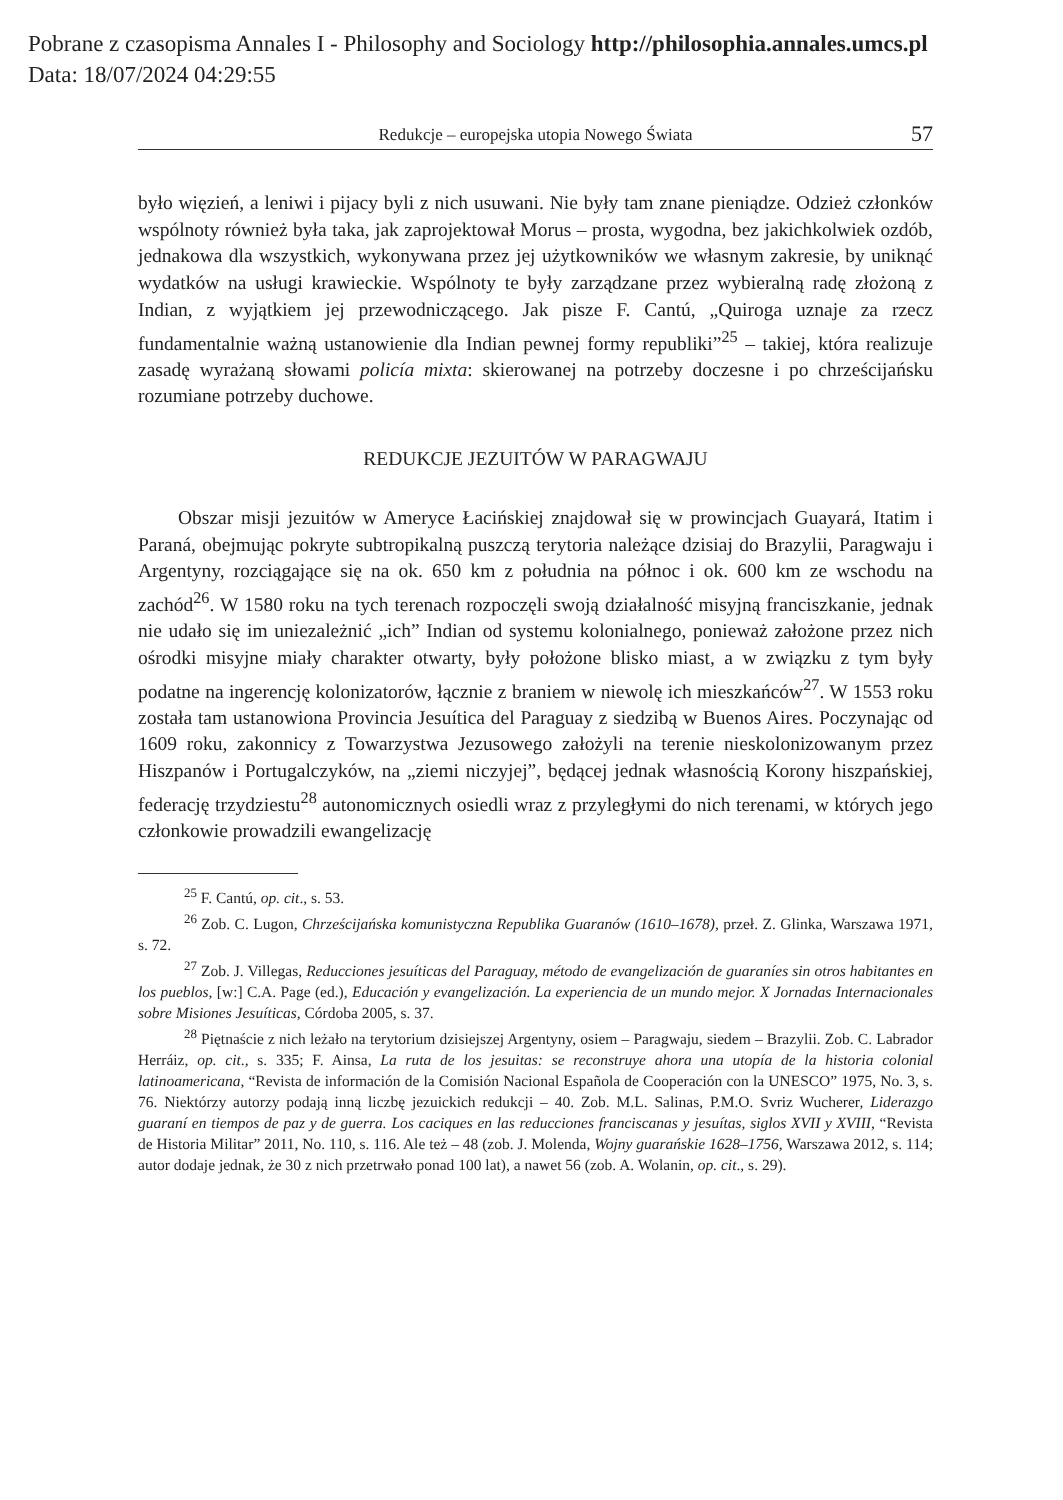Pobrane z czasopisma Annales I - Philosophy and Sociology http://philosophia.annales.umcs.pl
Data: 18/07/2024 04:29:55
Redukcje – europejska utopia Nowego Świata 57
było więzień, a leniwi i pijacy byli z nich usuwani. Nie były tam znane pieniądze. Odzież członków wspólnoty również była taka, jak zaprojektował Morus – prosta, wygodna, bez jakichkolwiek ozdób, jednakowa dla wszystkich, wykonywana przez jej użytkowników we własnym zakresie, by uniknąć wydatków na usługi krawieckie. Wspólnoty te były zarządzane przez wybieralną radę złożoną z Indian, z wyjątkiem jej przewodniczącego. Jak pisze F. Cantú, „Quiroga uznaje za rzecz fundamentalnie ważną ustanowienie dla Indian pewnej formy republiki”<sup>25</sup> – takiej, która realizuje zasadę wyrażaną słowami policía mixta: skierowanej na potrzeby doczesne i po chrześcijańsku rozumiane potrzeby duchowe.
REDUKCJE JEZUITÓW W PARAGWAJU
Obszar misji jezuitów w Ameryce Łacińskiej znajdował się w prowincjach Guayará, Itatim i Paraná, obejmując pokryte subtropikalną puszczą terytoria należące dzisiaj do Brazylii, Paragwaju i Argentyny, rozciągające się na ok. 650 km z południa na północ i ok. 600 km ze wschodu na zachód<sup>26</sup>. W 1580 roku na tych terenach rozpoczęli swoją działalność misyjną franciszkanie, jednak nie udało się im uniezależnić „ich” Indian od systemu kolonialnego, ponieważ założone przez nich ośrodki misyjne miały charakter otwarty, były położone blisko miast, a w związku z tym były podatne na ingerencję kolonizatorów, łącznie z braniem w niewolę ich mieszkańców<sup>27</sup>. W 1553 roku została tam ustanowiona Provincia Jesuítica del Paraguay z siedzibą w Buenos Aires. Poczynając od 1609 roku, zakonnicy z Towarzystwa Jezusowego założyli na terenie nieskolonizowanym przez Hiszpanów i Portugalczyków, na „ziemi niczyjej”, będącej jednak własnością Korony hiszpańskiej, federację trzydziestu<sup>28</sup> autonomicznych osiedli wraz z przyległymi do nich terenami, w których jego członkowie prowadzili ewangelizację
<sup>25</sup> F. Cantú, op. cit., s. 53.
<sup>26</sup> Zob. C. Lugon, Chrześcijańska komunistyczna Republika Guaranów (1610–1678), przeł. Z. Glinka, Warszawa 1971, s. 72.
<sup>27</sup> Zob. J. Villegas, Reducciones jesuíticas del Paraguay, método de evangelización de guaraníes sin otros habitantes en los pueblos, [w:] C.A. Page (ed.), Educación y evangelización. La experiencia de un mundo mejor. X Jornadas Internacionales sobre Misiones Jesuíticas, Córdoba 2005, s. 37.
<sup>28</sup> Piętnaście z nich leżało na terytorium dzisiejszej Argentyny, osiem – Paragwaju, siedem – Brazylii. Zob. C. Labrador Herráiz, op. cit., s. 335; F. Ainsa, La ruta de los jesuitas: se reconstruye ahora una utopía de la historia colonial latinoamericana, “Revista de información de la Comisión Nacional Española de Cooperación con la UNESCO” 1975, No. 3, s. 76. Niektórzy autorzy podają inną liczbę jezuickich redukcji – 40. Zob. M.L. Salinas, P.M.O. Svriz Wucherer, Liderazgo guaraní en tiempos de paz y de guerra. Los caciques en las reducciones franciscanas y jesuítas, siglos XVII y XVIII, “Revista de Historia Militar” 2011, No. 110, s. 116. Ale też – 48 (zob. J. Molenda, Wojny guarańskie 1628–1756, Warszawa 2012, s. 114; autor dodaje jednak, że 30 z nich przetrwało ponad 100 lat), a nawet 56 (zob. A. Wolanin, op. cit., s. 29).